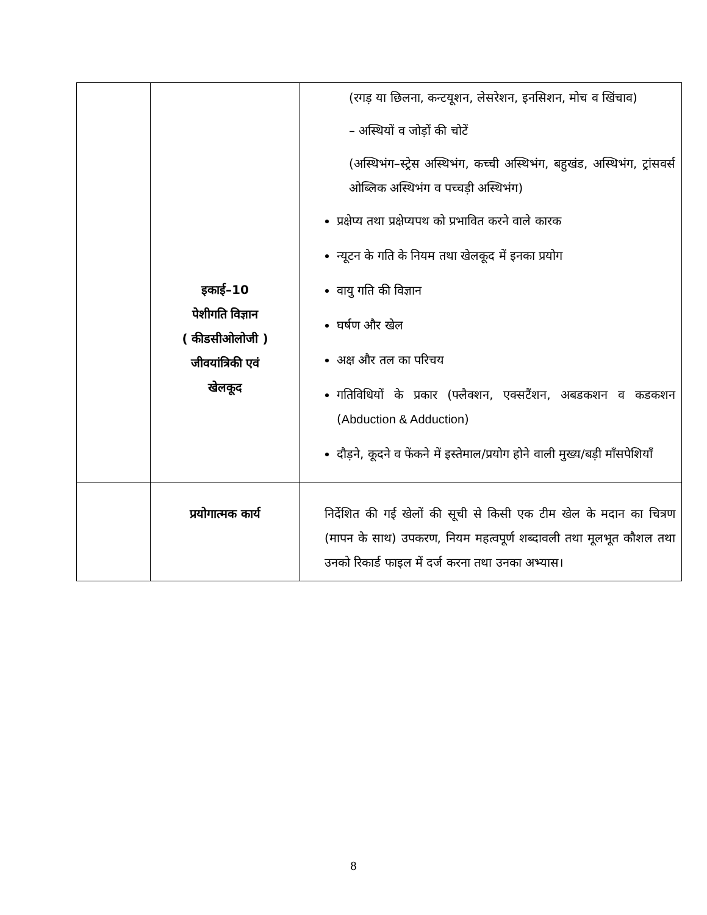| | इकाई–10 पेशीगति विज्ञान ( कीडसीओलोजी ) जीवयांत्रिकी एवं खेलकूद | (रगड़ या छिलना, कन्टयूशन, लेसरेशन, इनसिशन, मोच व खिंचाव) – अस्थियों व जोड़ों की चोटें (अस्थिभंग–स्ट्रेस अस्थिभंग, कच्ची अस्थिभंग, बहुखंड, अस्थिभंग, ट्रांसवर्स ओब्लिक अस्थिभंग व पच्चड़ी अस्थिभंग) प्रक्षेप्य तथा प्रक्षेप्यपथ को प्रभावित करने वाले कारक न्यूटन के गति के नियम तथा खेलकूद में इनका प्रयोग वायु गति की विज्ञान घर्षण और खेल अक्ष और तल का परिचय गतिविधियों के प्रकार (फ्लैक्शन, एक्सटैंशन, अबडकशन व कडकशन ( Abduction & Adduction ) दौड़ने, कूदने व फेंकने में इस्तेमाल/प्रयोग होने वाली मुख्य/बड़ी माँसपेशियाँ |
| | प्रयोगात्मक कार्य | निर्देशित की गई खेलों की सूची से किसी एक टीम खेल के मदान का चित्रण (मापन के साथ) उपकरण, नियम महत्वपूर्ण शब्दावली तथा मूलभूत कौशल तथा उनको रिकार्ड फाइल में दर्ज करना तथा उनका अभ्यास। |
8